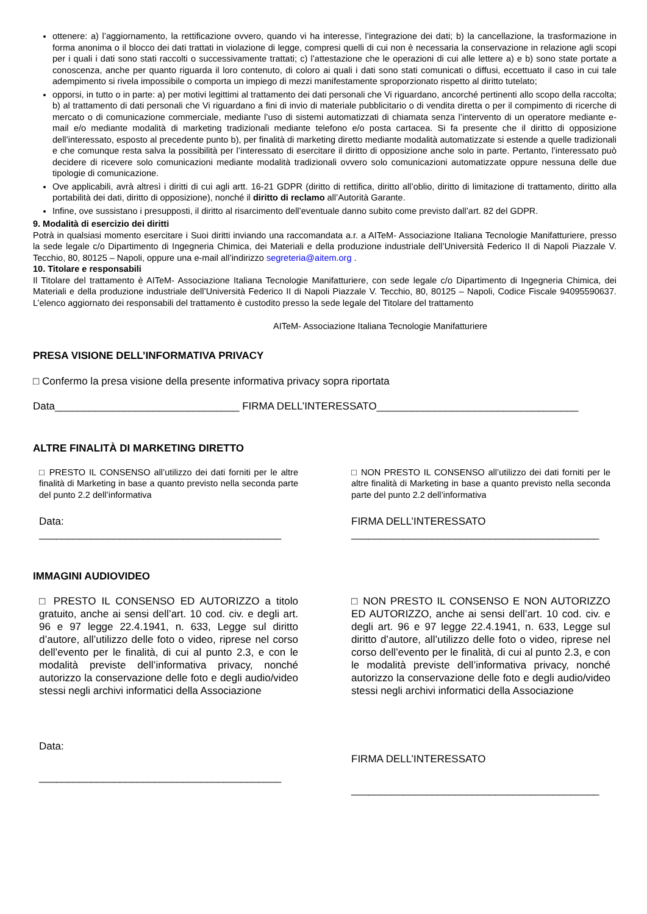ottenere: a) l’aggiornamento, la rettificazione ovvero, quando vi ha interesse, l’integrazione dei dati; b) la cancellazione, la trasformazione in forma anonima o il blocco dei dati trattati in violazione di legge, compresi quelli di cui non è necessaria la conservazione in relazione agli scopi per i quali i dati sono stati raccolti o successivamente trattati; c) l’attestazione che le operazioni di cui alle lettere a) e b) sono state portate a conoscenza, anche per quanto riguarda il loro contenuto, di coloro ai quali i dati sono stati comunicati o diffusi, eccettuato il caso in cui tale adempimento si rivela impossibile o comporta un impiego di mezzi manifestamente sproporzionato rispetto al diritto tutelato;
opporsi, in tutto o in parte: a) per motivi legittimi al trattamento dei dati personali che Vi riguardano, ancorché pertinenti allo scopo della raccolta; b) al trattamento di dati personali che Vi riguardano a fini di invio di materiale pubblicitario o di vendita diretta o per il compimento di ricerche di mercato o di comunicazione commerciale, mediante l’uso di sistemi automatizzati di chiamata senza l’intervento di un operatore mediante e-mail e/o mediante modalità di marketing tradizionali mediante telefono e/o posta cartacea. Si fa presente che il diritto di opposizione dell’interessato, esposto al precedente punto b), per finalità di marketing diretto mediante modalità automatizzate si estende a quelle tradizionali e che comunque resta salva la possibilità per l’interessato di esercitare il diritto di opposizione anche solo in parte. Pertanto, l’interessato può decidere di ricevere solo comunicazioni mediante modalità tradizionali ovvero solo comunicazioni automatizzate oppure nessuna delle due tipologie di comunicazione.
Ove applicabili, avrà altresì i diritti di cui agli artt. 16-21 GDPR (diritto di rettifica, diritto all’oblio, diritto di limitazione di trattamento, diritto alla portabilità dei dati, diritto di opposizione), nonché il diritto di reclamo all’Autorità Garante.
Infine, ove sussistano i presupposti, il diritto al risarcimento dell’eventuale danno subito come previsto dall’art. 82 del GDPR.
9. Modalità di esercizio dei diritti
Potrà in qualsiasi momento esercitare i Suoi diritti inviando una raccomandata a.r. a AITeM- Associazione Italiana Tecnologie Manifatturiere, presso la sede legale c/o Dipartimento di Ingegneria Chimica, dei Materiali e della produzione industriale dell’Università Federico II di Napoli Piazzale V. Tecchio, 80, 80125 – Napoli, oppure una e-mail all’indirizzo segreteria@aitem.org .
10. Titolare e responsabili
Il Titolare del trattamento è AITeM- Associazione Italiana Tecnologie Manifatturiere, con sede legale c/o Dipartimento di Ingegneria Chimica, dei Materiali e della produzione industriale dell’Università Federico II di Napoli Piazzale V. Tecchio, 80, 80125 – Napoli, Codice Fiscale 94095590637. L’elenco aggiornato dei responsabili del trattamento è custodito presso la sede legale del Titolare del trattamento
AITeM- Associazione Italiana Tecnologie Manifatturiere
PRESA VISIONE DELL’INFORMATIVA PRIVACY
□ Confermo la presa visione della presente informativa privacy sopra riportata
Data________________________________ FIRMA DELL’INTERESSATO___________________________________
ALTRE FINALITÀ DI MARKETING DIRETTO
□ PRESTO IL CONSENSO all’utilizzo dei dati forniti per le altre finalità di Marketing in base a quanto previsto nella seconda parte del punto 2.2 dell’informativa
Data:
__________________________________________
□ NON PRESTO IL CONSENSO all’utilizzo dei dati forniti per le altre finalità di Marketing in base a quanto previsto nella seconda parte del punto 2.2 dell’informativa
FIRMA DELL’INTERESSATO
___________________________________________
IMMAGINI AUDIOVIDEO
□ PRESTO IL CONSENSO ED AUTORIZZO a titolo gratuito, anche ai sensi dell’art. 10 cod. civ. e degli art. 96 e 97 legge 22.4.1941, n. 633, Legge sul diritto d’autore, all’utilizzo delle foto o video, riprese nel corso dell’evento per le finalità, di cui al punto 2.3, e con le modalità previste dell’informativa privacy, nonché autorizzo la conservazione delle foto e degli audio/video stessi negli archivi informatici della Associazione
Data:
__________________________________________
□ NON PRESTO IL CONSENSO E NON AUTORIZZO ED AUTORIZZO, anche ai sensi dell’art. 10 cod. civ. e degli art. 96 e 97 legge 22.4.1941, n. 633, Legge sul diritto d’autore, all’utilizzo delle foto o video, riprese nel corso dell’evento per le finalità, di cui al punto 2.3, e con le modalità previste dell’informativa privacy, nonché autorizzo la conservazione delle foto e degli audio/video stessi negli archivi informatici della Associazione
FIRMA DELL’INTERESSATO
___________________________________________